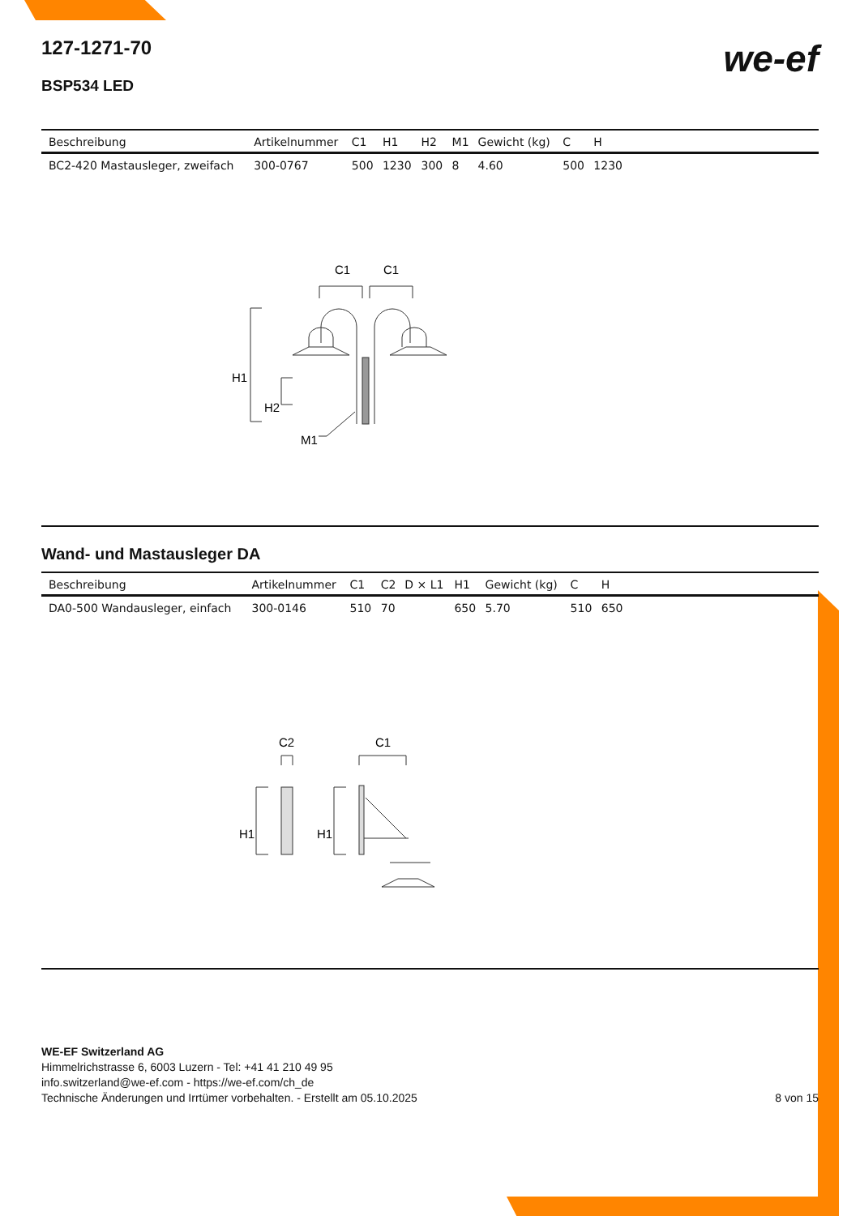127-1271-70
BSP534 LED
we-ef
| Beschreibung | Artikelnummer | C1 | H1 | H2 | M1 | Gewicht (kg) | C | H | |
| --- | --- | --- | --- | --- | --- | --- | --- | --- | --- |
| BC2-420 Mastausleger, zweifach | 300-0767 | 500 | 1230 | 300 | 8 | 4.60 | 500 | 1230 | |
C1
C1
H1
H2
M1
Wand- und Mastausleger DA
| Beschreibung | Artikelnummer | C1 | C2 | D × L1 | H1 | Gewicht (kg) | C | H | |
| --- | --- | --- | --- | --- | --- | --- | --- | --- | --- |
| DA0-500 Wandausleger, einfach | 300-0146 | 510 | 70 | | 650 | 5.70 | 510 | 650 | |
C2
C1
H1
H1
WE-EF Switzerland AG
Himmelrichstrasse 6, 6003 Luzern - Tel: +41 41 210 49 95
info.switzerland@we-ef.com - https://we-ef.com/ch_de
Technische Änderungen und Irrtümer vorbehalten. - Erstellt am 05.10.2025 8 von 15